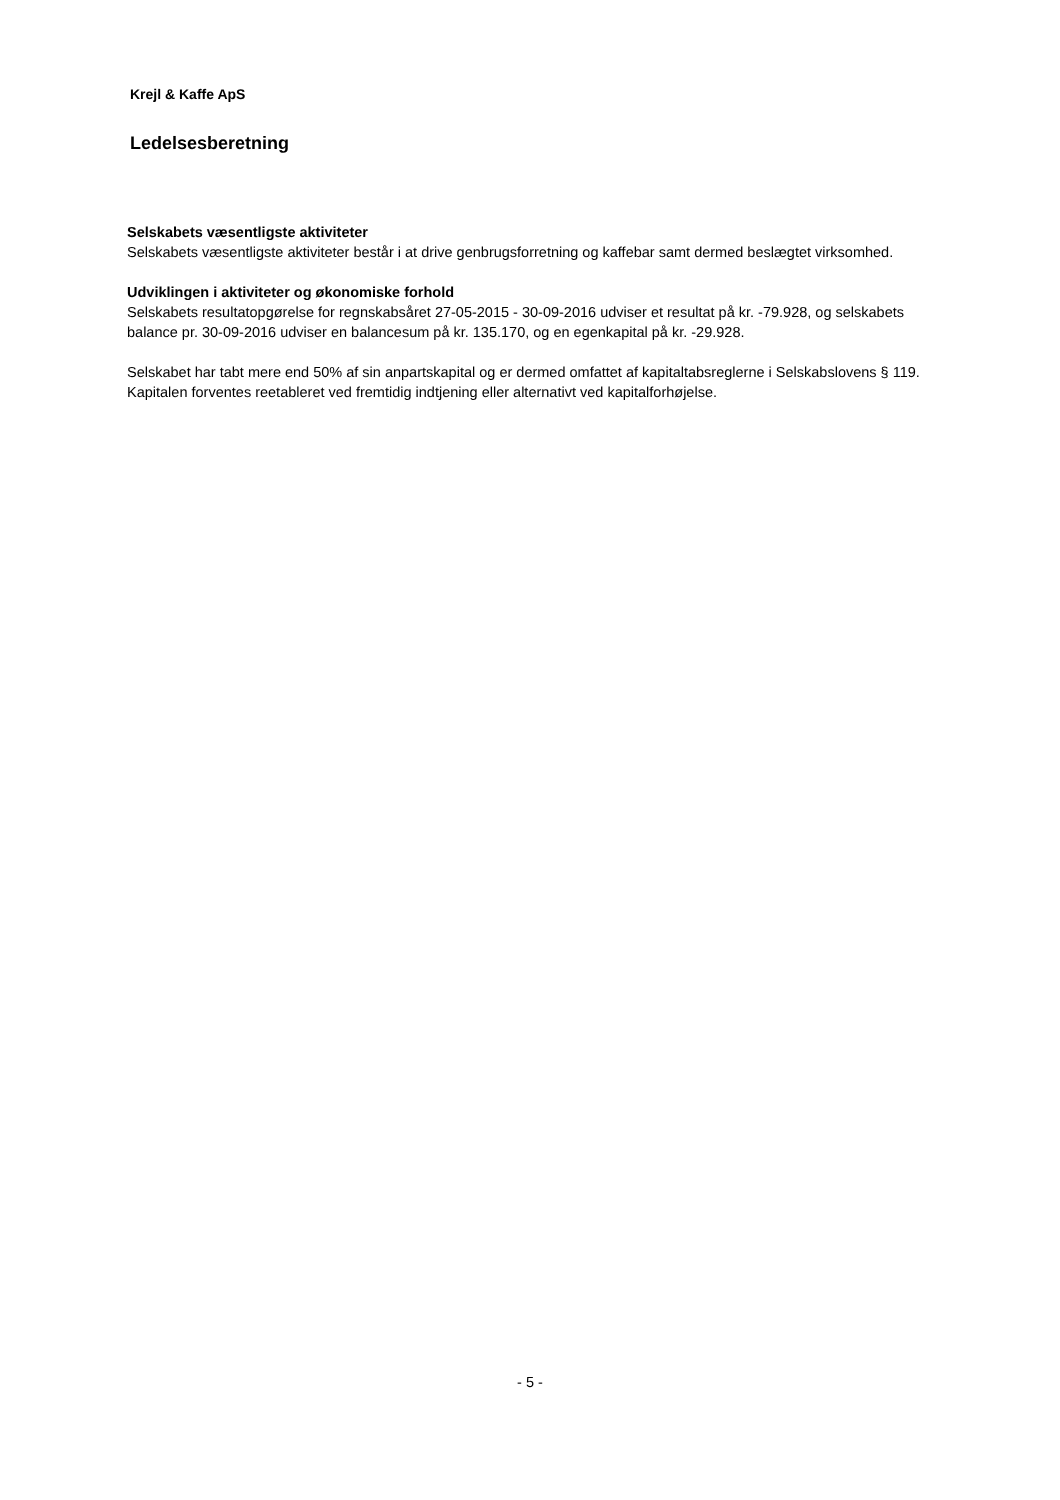Krejl & Kaffe ApS
Ledelsesberetning
Selskabets væsentligste aktiviteter
Selskabets væsentligste aktiviteter består i at drive genbrugsforretning og kaffebar samt dermed beslægtet virksomhed.
Udviklingen i aktiviteter og økonomiske forhold
Selskabets resultatopgørelse for regnskabsåret 27-05-2015 - 30-09-2016 udviser et resultat på kr. -79.928, og selskabets balance pr. 30-09-2016 udviser en balancesum på kr. 135.170, og en egenkapital på kr. -29.928.
Selskabet har tabt mere end 50% af sin anpartskapital og er dermed omfattet af kapitaltabsreglerne i Selskabslovens § 119. Kapitalen forventes reetableret ved fremtidig indtjening eller alternativt ved kapitalforhøjelse.
- 5 -